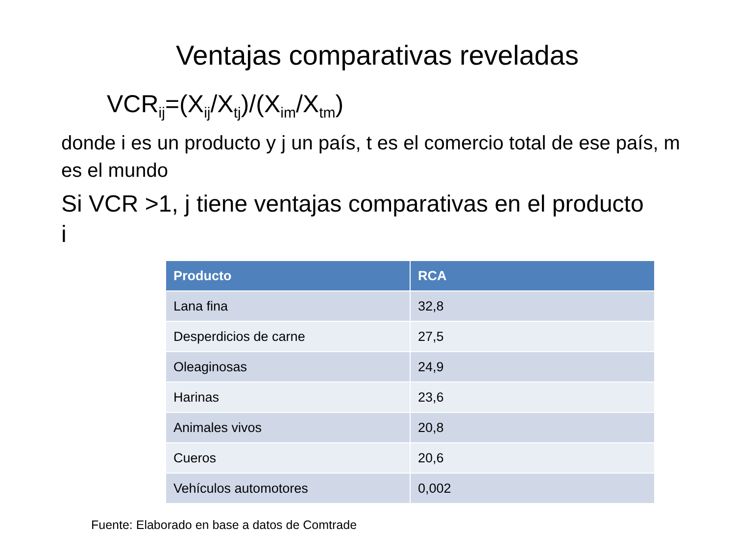Ventajas comparativas reveladas
VCR<sub>ij</sub>=(X<sub>ij</sub>/X<sub>tj</sub>)/(X<sub>im</sub>/X<sub>tm</sub>)
donde i es un producto y j un país, t es el comercio total de ese país, m es el mundo
Si VCR >1, j tiene ventajas comparativas en el producto i
| Producto | RCA |
| --- | --- |
| Lana fina | 32,8 |
| Desperdicios de carne | 27,5 |
| Oleaginosas | 24,9 |
| Harinas | 23,6 |
| Animales vivos | 20,8 |
| Cueros | 20,6 |
| Vehículos automotores | 0,002 |
Fuente: Elaborado en base a datos de Comtrade